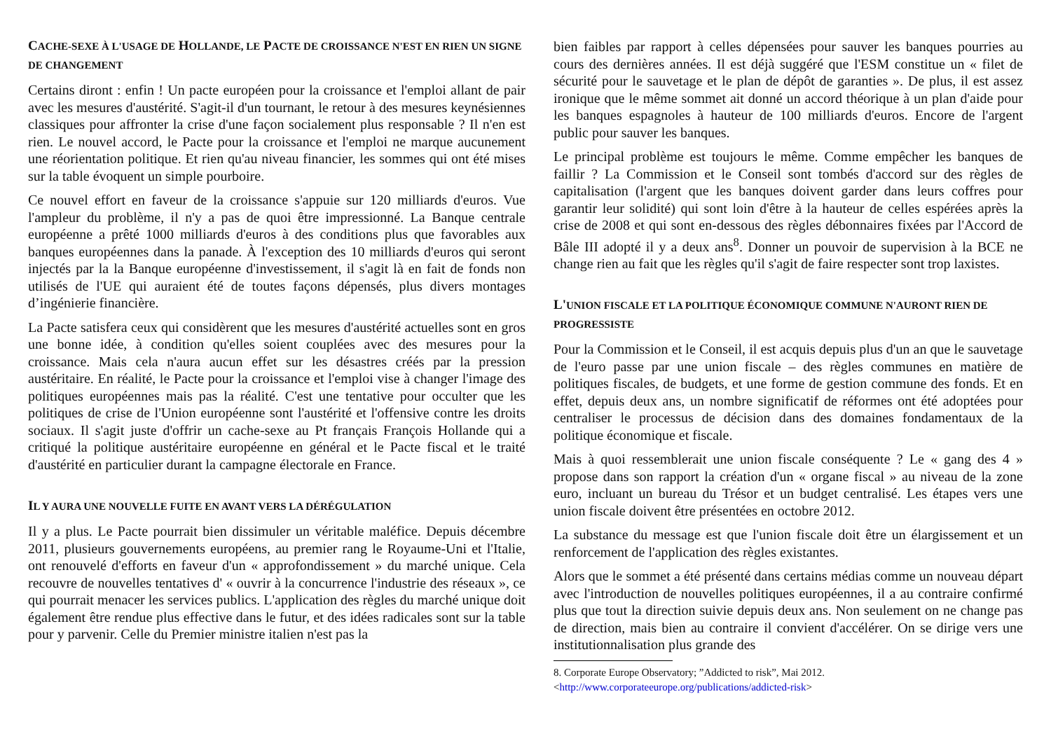CACHE-SEXE À L'USAGE DE HOLLANDE, LE PACTE DE CROISSANCE N'EST EN RIEN UN SIGNE DE CHANGEMENT
Certains diront : enfin ! Un pacte européen pour la croissance et l'emploi allant de pair avec les mesures d'austérité. S'agit-il d'un tournant, le retour à des mesures keynésiennes classiques pour affronter la crise d'une façon socialement plus responsable ? Il n'en est rien. Le nouvel accord, le Pacte pour la croissance et l'emploi ne marque aucunement une réorientation politique. Et rien qu'au niveau financier, les sommes qui ont été mises sur la table évoquent un simple pourboire.
Ce nouvel effort en faveur de la croissance s'appuie sur 120 milliards d'euros. Vue l'ampleur du problème, il n'y a pas de quoi être impressionné. La Banque centrale européenne a prêté 1000 milliards d'euros à des conditions plus que favorables aux banques européennes dans la panade. À l'exception des 10 milliards d'euros qui seront injectés par la la Banque européenne d'investissement, il s'agit là en fait de fonds non utilisés de l'UE qui auraient été de toutes façons dépensés, plus divers montages d’ingénierie financière.
La Pacte satisfera ceux qui considèrent que les mesures d'austérité actuelles sont en gros une bonne idée, à condition qu'elles soient couplées avec des mesures pour la croissance. Mais cela n'aura aucun effet sur les désastres créés par la pression austéritaire. En réalité, le Pacte pour la croissance et l'emploi vise à changer l'image des politiques européennes mais pas la réalité. C'est une tentative pour occulter que les politiques de crise de l'Union européenne sont l'austérité et l'offensive contre les droits sociaux. Il s'agit juste d'offrir un cache-sexe au Pt français François Hollande qui a critiqué la politique austéritaire européenne en général et le Pacte fiscal et le traité d'austérité en particulier durant la campagne électorale en France.
IL Y AURA UNE NOUVELLE FUITE EN AVANT VERS LA DÉRÉGULATION
Il y a plus. Le Pacte pourrait bien dissimuler un véritable maléfice. Depuis décembre 2011, plusieurs gouvernements européens, au premier rang le Royaume-Uni et l'Italie, ont renouvelé d'efforts en faveur d'un « approfondissement » du marché unique. Cela recouvre de nouvelles tentatives d' « ouvrir à la concurrence l'industrie des réseaux », ce qui pourrait menacer les services publics. L'application des règles du marché unique doit également être rendue plus effective dans le futur, et des idées radicales sont sur la table pour y parvenir. Celle du Premier ministre italien n'est pas la
bien faibles par rapport à celles dépensées pour sauver les banques pourries au cours des dernières années. Il est déjà suggéré que l'ESM constitue un « filet de sécurité pour le sauvetage et le plan de dépôt de garanties ». De plus, il est assez ironique que le même sommet ait donné un accord théorique à un plan d'aide pour les banques espagnoles à hauteur de 100 milliards d'euros. Encore de l'argent public pour sauver les banques.
Le principal problème est toujours le même. Comme empêcher les banques de faillir ? La Commission et le Conseil sont tombés d'accord sur des règles de capitalisation (l'argent que les banques doivent garder dans leurs coffres pour garantir leur solidité) qui sont loin d'être à la hauteur de celles espérées après la crise de 2008 et qui sont en-dessous des règles débonnaires fixées par l'Accord de Bâle III adopté il y a deux ans<sup>8</sup>. Donner un pouvoir de supervision à la BCE ne change rien au fait que les règles qu'il s'agit de faire respecter sont trop laxistes.
L'UNION FISCALE ET LA POLITIQUE ÉCONOMIQUE COMMUNE N'AURONT RIEN DE PROGRESSISTE
Pour la Commission et le Conseil, il est acquis depuis plus d'un an que le sauvetage de l'euro passe par une union fiscale – des règles communes en matière de politiques fiscales, de budgets, et une forme de gestion commune des fonds. Et en effet, depuis deux ans, un nombre significatif de réformes ont été adoptées pour centraliser le processus de décision dans des domaines fondamentaux de la politique économique et fiscale.
Mais à quoi ressemblerait une union fiscale conséquente ? Le « gang des 4 » propose dans son rapport la création d'un « organe fiscal » au niveau de la zone euro, incluant un bureau du Trésor et un budget centralisé. Les étapes vers une union fiscale doivent être présentées en octobre 2012.
La substance du message est que l'union fiscale doit être un élargissement et un renforcement de l'application des règles existantes.
Alors que le sommet a été présenté dans certains médias comme un nouveau départ avec l'introduction de nouvelles politiques européennes, il a au contraire confirmé plus que tout la direction suivie depuis deux ans. Non seulement on ne change pas de direction, mais bien au contraire il convient d'accélérer. On se dirige vers une institutionnalisation plus grande des
8. Corporate Europe Observatory; ”Addicted to risk”, Mai 2012. <http://www.corporateeurope.org/publications/addicted-risk>